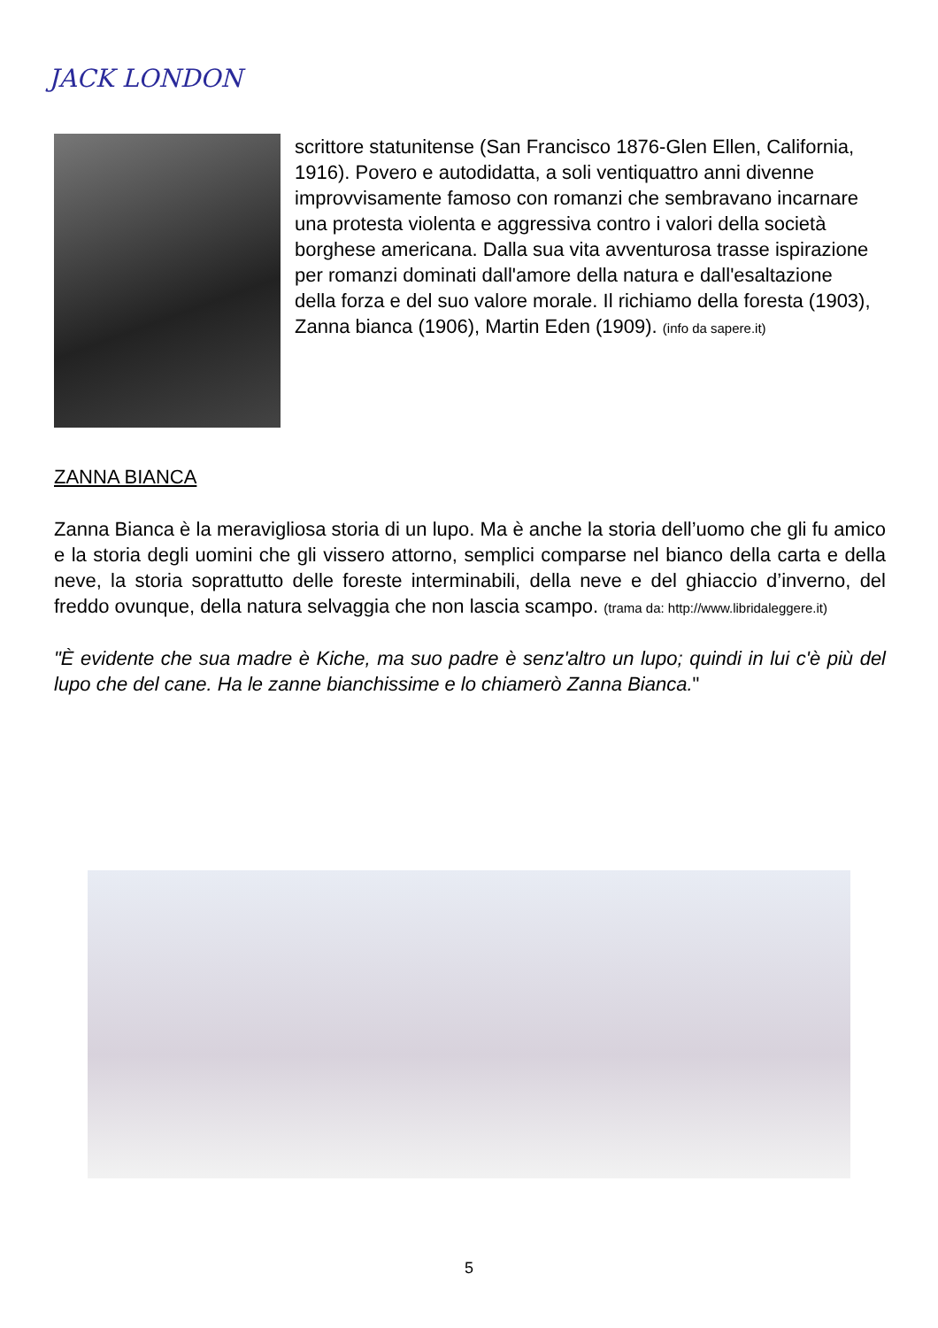JACK LONDON
scrittore statunitense (San Francisco 1876-Glen Ellen, California, 1916). Povero e autodidatta, a soli ventiquattro anni divenne improvvisamente famoso con romanzi che sembravano incarnare una protesta violenta e aggressiva contro i valori della società borghese americana. Dalla sua vita avventurosa trasse ispirazione per romanzi dominati dall'amore della natura e dall'esaltazione della forza e del suo valore morale. Il richiamo della foresta (1903), Zanna bianca (1906), Martin Eden (1909). (info da sapere.it)
ZANNA BIANCA
Zanna Bianca è la meravigliosa storia di un lupo. Ma è anche la storia dell’uomo che gli fu amico e la storia degli uomini che gli vissero attorno, semplici comparse nel bianco della carta e della neve, la storia soprattutto delle foreste interminabili, della neve e del ghiaccio d’inverno, del freddo ovunque, della natura selvaggia che non lascia scampo. (trama da: http://www.libridaleggere.it)
"È evidente che sua madre è Kiche, ma suo padre è senz'altro un lupo; quindi in lui c'è più del lupo che del cane. Ha le zanne bianchissime e lo chiamerò Zanna Bianca."
5